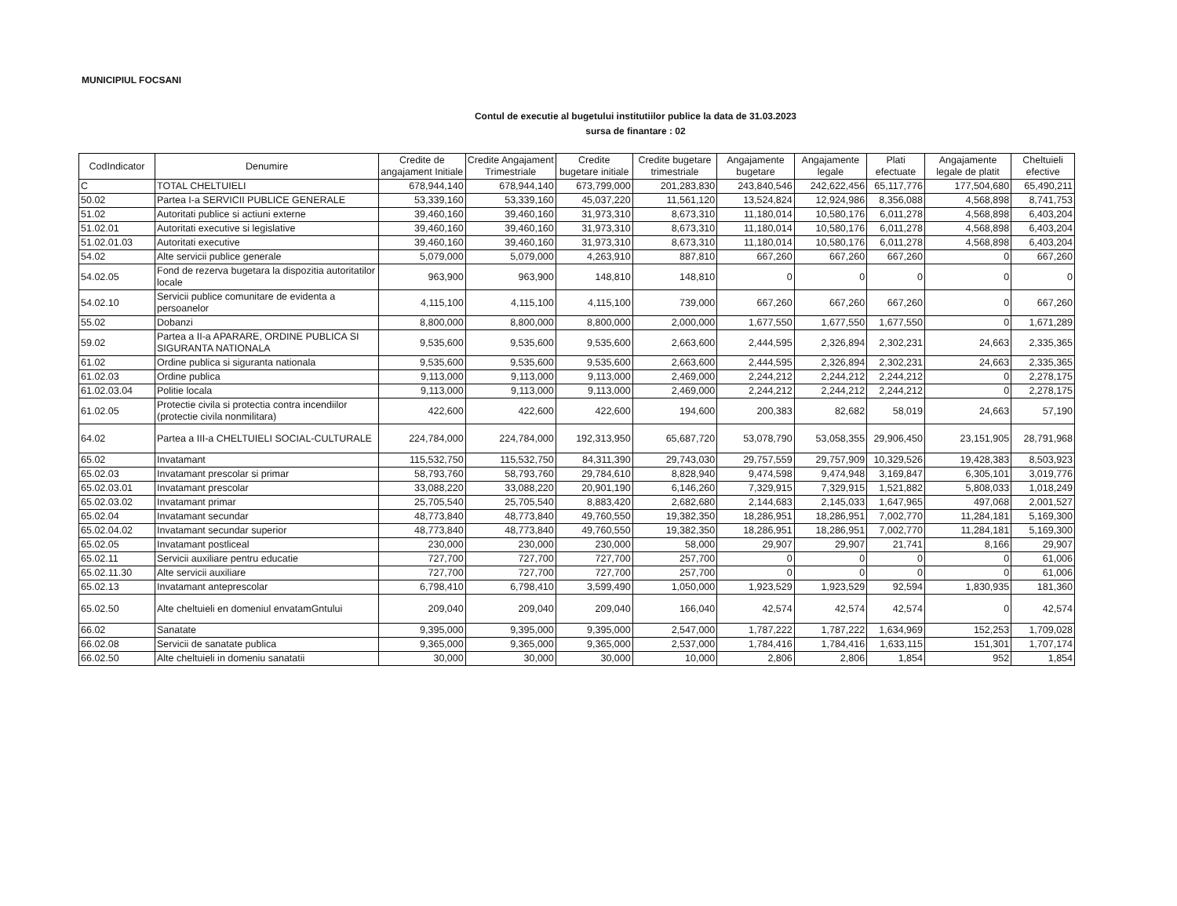MUNICIPIUL FOCSANI
Contul de executie al bugetului institutiilor publice la data de 31.03.2023
sursa de finantare : 02
| CodIndicator | Denumire | Credite de angajament Initiale | Credite Angajament Trimestriale | Credite bugetare initiale | Credite bugetare trimestriale | Angajamente bugetare | Angajamente legale | Plati efectuate | Angajamente legale de platit | Cheltuieli efective |
| --- | --- | --- | --- | --- | --- | --- | --- | --- | --- | --- |
| C | TOTAL CHELTUIELI | 678,944,140 | 678,944,140 | 673,799,000 | 201,283,830 | 243,840,546 | 242,622,456 | 65,117,776 | 177,504,680 | 65,490,211 |
| 50.02 | Partea I-a SERVICII PUBLICE GENERALE | 53,339,160 | 53,339,160 | 45,037,220 | 11,561,120 | 13,524,824 | 12,924,986 | 8,356,088 | 4,568,898 | 8,741,753 |
| 51.02 | Autoritati publice si actiuni externe | 39,460,160 | 39,460,160 | 31,973,310 | 8,673,310 | 11,180,014 | 10,580,176 | 6,011,278 | 4,568,898 | 6,403,204 |
| 51.02.01 | Autoritati executive si legislative | 39,460,160 | 39,460,160 | 31,973,310 | 8,673,310 | 11,180,014 | 10,580,176 | 6,011,278 | 4,568,898 | 6,403,204 |
| 51.02.01.03 | Autoritati executive | 39,460,160 | 39,460,160 | 31,973,310 | 8,673,310 | 11,180,014 | 10,580,176 | 6,011,278 | 4,568,898 | 6,403,204 |
| 54.02 | Alte servicii publice generale | 5,079,000 | 5,079,000 | 4,263,910 | 887,810 | 667,260 | 667,260 | 667,260 | 0 | 667,260 |
| 54.02.05 | Fond de rezerva bugetara la dispozitia autoritatilor locale | 963,900 | 963,900 | 148,810 | 148,810 | 0 | 0 | 0 | 0 | 0 |
| 54.02.10 | Servicii publice comunitare de evidenta a persoanelor | 4,115,100 | 4,115,100 | 4,115,100 | 739,000 | 667,260 | 667,260 | 667,260 | 0 | 667,260 |
| 55.02 | Dobanzi | 8,800,000 | 8,800,000 | 8,800,000 | 2,000,000 | 1,677,550 | 1,677,550 | 1,677,550 | 0 | 1,671,289 |
| 59.02 | Partea a II-a APARARE, ORDINE PUBLICA SI SIGURANTA NATIONALA | 9,535,600 | 9,535,600 | 9,535,600 | 2,663,600 | 2,444,595 | 2,326,894 | 2,302,231 | 24,663 | 2,335,365 |
| 61.02 | Ordine publica si siguranta nationala | 9,535,600 | 9,535,600 | 9,535,600 | 2,663,600 | 2,444,595 | 2,326,894 | 2,302,231 | 24,663 | 2,335,365 |
| 61.02.03 | Ordine publica | 9,113,000 | 9,113,000 | 9,113,000 | 2,469,000 | 2,244,212 | 2,244,212 | 2,244,212 | 0 | 2,278,175 |
| 61.02.03.04 | Politie locala | 9,113,000 | 9,113,000 | 9,113,000 | 2,469,000 | 2,244,212 | 2,244,212 | 2,244,212 | 0 | 2,278,175 |
| 61.02.05 | Protectie civila si protectia contra incendiilor (protectie civila nonmilitara) | 422,600 | 422,600 | 422,600 | 194,600 | 200,383 | 82,682 | 58,019 | 24,663 | 57,190 |
| 64.02 | Partea a III-a CHELTUIELI SOCIAL-CULTURALE | 224,784,000 | 224,784,000 | 192,313,950 | 65,687,720 | 53,078,790 | 53,058,355 | 29,906,450 | 23,151,905 | 28,791,968 |
| 65.02 | Invatamant | 115,532,750 | 115,532,750 | 84,311,390 | 29,743,030 | 29,757,559 | 29,757,909 | 10,329,526 | 19,428,383 | 8,503,923 |
| 65.02.03 | Invatamant prescolar si primar | 58,793,760 | 58,793,760 | 29,784,610 | 8,828,940 | 9,474,598 | 9,474,948 | 3,169,847 | 6,305,101 | 3,019,776 |
| 65.02.03.01 | Invatamant prescolar | 33,088,220 | 33,088,220 | 20,901,190 | 6,146,260 | 7,329,915 | 7,329,915 | 1,521,882 | 5,808,033 | 1,018,249 |
| 65.02.03.02 | Invatamant primar | 25,705,540 | 25,705,540 | 8,883,420 | 2,682,680 | 2,144,683 | 2,145,033 | 1,647,965 | 497,068 | 2,001,527 |
| 65.02.04 | Invatamant secundar | 48,773,840 | 48,773,840 | 49,760,550 | 19,382,350 | 18,286,951 | 18,286,951 | 7,002,770 | 11,284,181 | 5,169,300 |
| 65.02.04.02 | Invatamant secundar superior | 48,773,840 | 48,773,840 | 49,760,550 | 19,382,350 | 18,286,951 | 18,286,951 | 7,002,770 | 11,284,181 | 5,169,300 |
| 65.02.05 | Invatamant postliceal | 230,000 | 230,000 | 230,000 | 58,000 | 29,907 | 29,907 | 21,741 | 8,166 | 29,907 |
| 65.02.11 | Servicii auxiliare pentru educatie | 727,700 | 727,700 | 727,700 | 257,700 | 0 | 0 | 0 | 0 | 61,006 |
| 65.02.11.30 | Alte servicii auxiliare | 727,700 | 727,700 | 727,700 | 257,700 | 0 | 0 | 0 | 0 | 61,006 |
| 65.02.13 | Invatamant anteprescolar | 6,798,410 | 6,798,410 | 3,599,490 | 1,050,000 | 1,923,529 | 1,923,529 | 92,594 | 1,830,935 | 181,360 |
| 65.02.50 | Alte cheltuieli en domeniul envatamGntului | 209,040 | 209,040 | 209,040 | 166,040 | 42,574 | 42,574 | 42,574 | 0 | 42,574 |
| 66.02 | Sanatate | 9,395,000 | 9,395,000 | 9,395,000 | 2,547,000 | 1,787,222 | 1,787,222 | 1,634,969 | 152,253 | 1,709,028 |
| 66.02.08 | Servicii de sanatate publica | 9,365,000 | 9,365,000 | 9,365,000 | 2,537,000 | 1,784,416 | 1,784,416 | 1,633,115 | 151,301 | 1,707,174 |
| 66.02.50 | Alte cheltuieli in domeniu sanatatii | 30,000 | 30,000 | 30,000 | 10,000 | 2,806 | 2,806 | 1,854 | 952 | 1,854 |